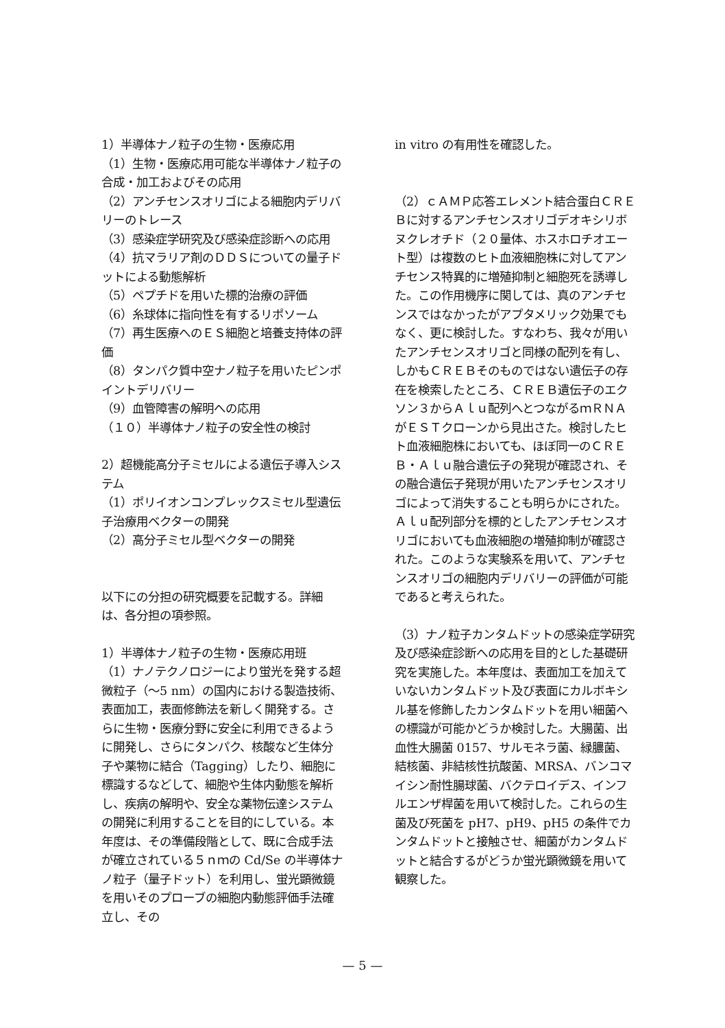1）半導体ナノ粒子の生物・医療応用
（1）生物・医療応用可能な半導体ナノ粒子の合成・加工およびその応用
（2）アンチセンスオリゴによる細胞内デリバリーのトレース
（3）感染症学研究及び感染症診断への応用
（4）抗マラリア剤のＤＤＳについての量子ドットによる動態解析
（5）ペプチドを用いた標的治療の評価
（6）糸球体に指向性を有するリポソーム
（7）再生医療へのＥＳ細胞と培養支持体の評価
（8）タンパク質中空ナノ粒子を用いたピンポイントデリバリー
（9）血管障害の解明への応用
（１０）半導体ナノ粒子の安全性の検討
2）超機能高分子ミセルによる遺伝子導入システム
（1）ポリイオンコンプレックスミセル型遺伝子治療用ベクターの開発
（2）高分子ミセル型ベクターの開発
以下にの分担の研究概要を記載する。詳細は、各分担の項参照。
1）半導体ナノ粒子の生物・医療応用班
（1）ナノテクノロジーにより蛍光を発する超微粒子（～5 nm）の国内における製造技術、表面加工，表面修飾法を新しく開発する。さらに生物・医療分野に安全に利用できるように開発し、さらにタンパク、核酸など生体分子や薬物に結合（Tagging）したり、細胞に標識するなどして、細胞や生体内動態を解析し、疾病の解明や、安全な薬物伝達システムの開発に利用することを目的にしている。本年度は、その準備段階として、既に合成手法が確立されている５ｎｍの Cd/Se の半導体ナノ粒子（量子ドット）を利用し、蛍光顕微鏡を用いそのプローブの細胞内動態評価手法確立し、その
in vitro の有用性を確認した。
（2）ｃＡＭＰ応答エレメント結合蛋白ＣＲＥＢに対するアンチセンスオリゴデオキシリボヌクレオチド（２０量体、ホスホロチオエート型）は複数のヒト血液細胞株に対してアンチセンス特異的に増殖抑制と細胞死を誘導した。この作用機序に関しては、真のアンチセンスではなかったがアプタメリック効果でもなく、更に検討した。すなわち、我々が用いたアンチセンスオリゴと同様の配列を有し、しかもＣＲＥＢそのものではない遺伝子の存在を検索したところ、ＣＲＥＢ遺伝子のエクソン３からＡｌｕ配列へとつながるｍＲＮＡがＥＳＴクローンから見出さた。検討したヒト血液細胞株においても、ほぼ同一のＣＲＥＢ・Ａｌｕ融合遺伝子の発現が確認され、その融合遺伝子発現が用いたアンチセンスオリゴによって消失することも明らかにされた。Ａｌｕ配列部分を標的としたアンチセンスオリゴにおいても血液細胞の増殖抑制が確認された。このような実験系を用いて、アンチセンスオリゴの細胞内デリバリーの評価が可能であると考えられた。
（3）ナノ粒子カンタムドットの感染症学研究及び感染症診断への応用を目的とした基礎研究を実施した。本年度は、表面加工を加えていないカンタムドット及び表面にカルボキシル基を修飾したカンタムドットを用い細菌への標識が可能かどうか検討した。大腸菌、出血性大腸菌 0157、サルモネラ菌、緑膿菌、結核菌、非結核性抗酸菌、MRSA、バンコマイシン耐性腸球菌、バクテロイデス、インフルエンザ桿菌を用いて検討した。これらの生菌及び死菌を pH7、pH9、pH5 の条件でカンタムドットと接触させ、細菌がカンタムドットと結合するがどうか蛍光顕微鏡を用いて観察した。
— 5 —